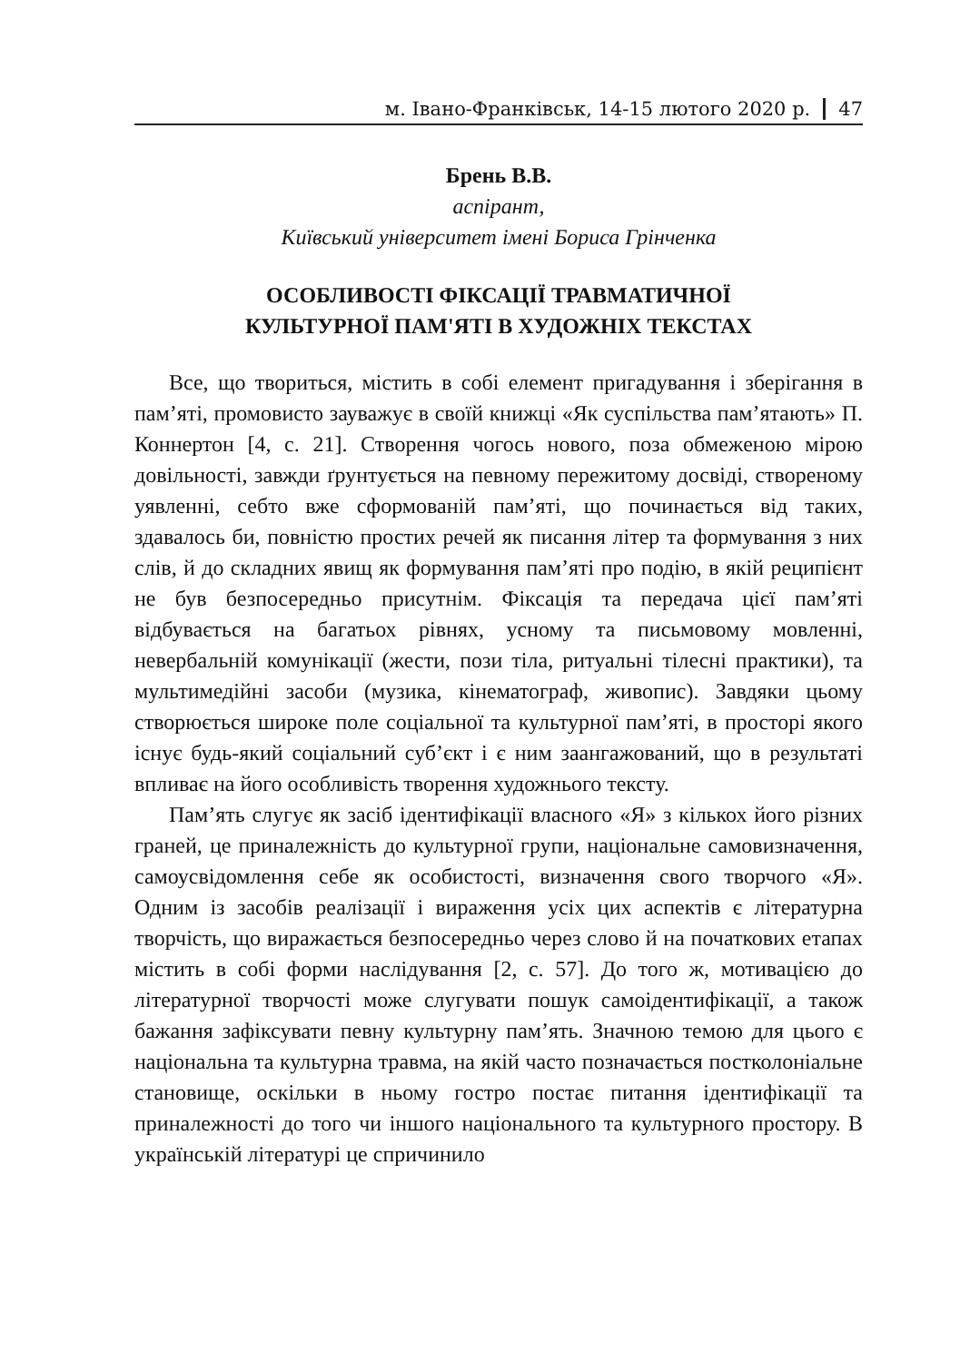м. Івано-Франківськ, 14-15 лютого 2020 р. 47
Брень В.В.
аспірант,
Київський університет імені Бориса Грінченка
ОСОБЛИВОСТІ ФІКСАЦІЇ ТРАВМАТИЧНОЇ
КУЛЬТУРНОЇ ПАМ'ЯТІ В ХУДОЖНІХ ТЕКСТАХ
Все, що твориться, містить в собі елемент пригадування і зберігання в пам’яті, промовисто зауважує в своїй книжці «Як суспільства пам’ятають» П. Коннертон [4, с. 21]. Створення чогось нового, поза обмеженою мірою довільності, завжди ґрунтується на певному пережитому досвіді, створеному уявленні, себто вже сформованій пам’яті, що починається від таких, здавалось би, повністю простих речей як писання літер та формування з них слів, й до складних явищ як формування пам’яті про подію, в якій реципієнт не був безпосередньо присутнім. Фіксація та передача цієї пам’яті відбувається на багатьох рівнях, усному та письмовому мовленні, невербальній комунікації (жести, пози тіла, ритуальні тілесні практики), та мультимедійні засоби (музика, кінематограф, живопис). Завдяки цьому створюється широке поле соціальної та культурної пам’яті, в просторі якого існує будь-який соціальний суб’єкт і є ним заангажований, що в результаті впливає на його особливість творення художнього тексту.
Пам’ять слугує як засіб ідентифікації власного «Я» з кількох його різних граней, це приналежність до культурної групи, національне самовизначення, самоусвідомлення себе як особистості, визначення свого творчого «Я». Одним із засобів реалізації і вираження усіх цих аспектів є літературна творчість, що виражається безпосередньо через слово й на початкових етапах містить в собі форми наслідування [2, с. 57]. До того ж, мотивацією до літературної творчості може слугувати пошук самоідентифікації, а також бажання зафіксувати певну культурну пам’ять. Значною темою для цього є національна та культурна травма, на якій часто позначається постколоніальне становище, оскільки в ньому гостро постає питання ідентифікації та приналежності до того чи іншого національного та культурного простору. В українській літературі це спричинило